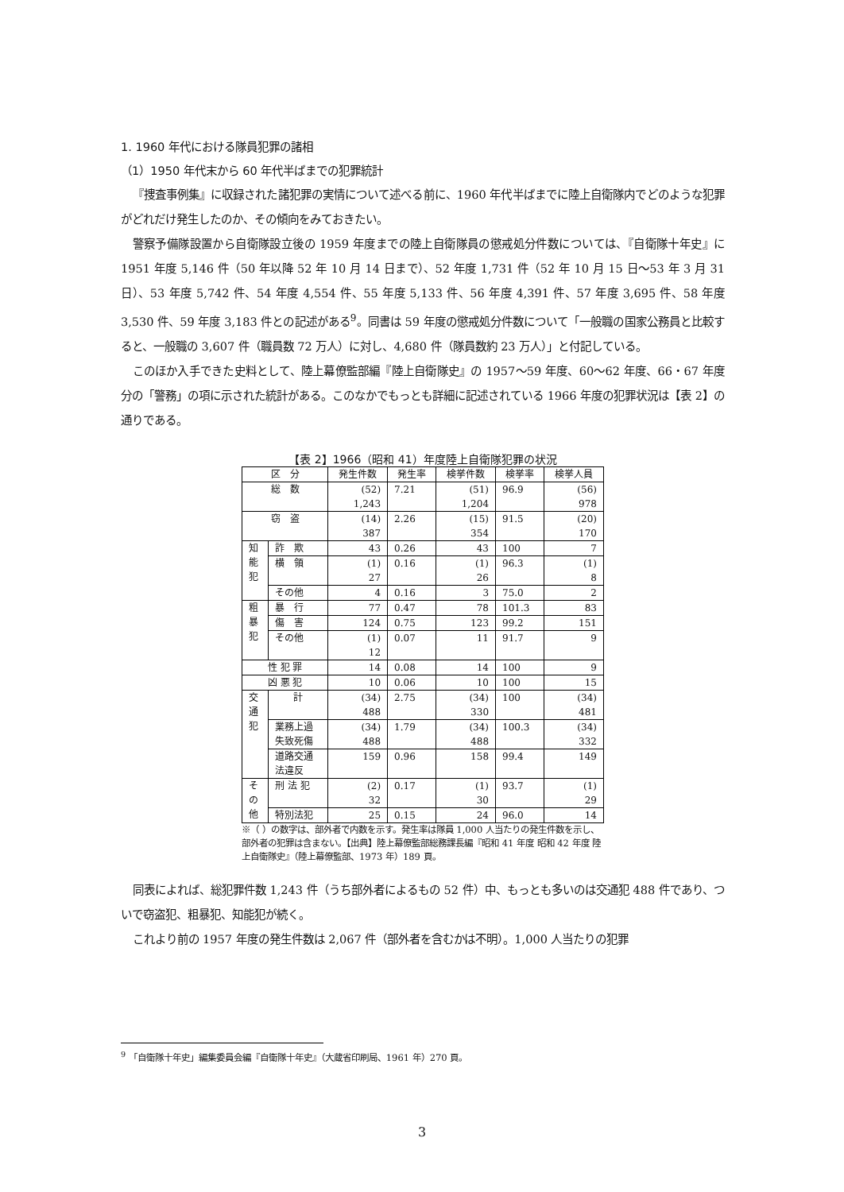1. 1960 年代における隊員犯罪の諸相
（1）1950 年代末から 60 年代半ばまでの犯罪統計
『捜査事例集』に収録された諸犯罪の実情について述べる前に、1960 年代半ばまでに陸上自衛隊内でどのような犯罪がどれだけ発生したのか、その傾向をみておきたい。
警察予備隊設置から自衛隊設立後の 1959 年度までの陸上自衛隊員の懲戒処分件数については、『自衛隊十年史』に 1951 年度 5,146 件（50 年以降 52 年 10 月 14 日まで）、52 年度 1,731 件（52 年 10 月 15 日〜53 年 3 月 31 日）、53 年度 5,742 件、54 年度 4,554 件、55 年度 5,133 件、56 年度 4,391 件、57 年度 3,695 件、58 年度 3,530 件、59 年度 3,183 件との記述がある<sup>9</sup>。同書は 59 年度の懲戒処分件数について「一般職の国家公務員と比較すると、一般職の 3,607 件（職員数 72 万人）に対し、4,680 件（隊員数約 23 万人）」と付記している。
このほか入手できた史料として、陸上幕僚監部編『陸上自衛隊史』の 1957〜59 年度、60〜62 年度、66・67 年度分の「警務」の項に示された統計がある。このなかでもっとも詳細に記述されている 1966 年度の犯罪状況は【表 2】の通りである。
【表 2】1966（昭和 41）年度陸上自衛隊犯罪の状況
| 区 分 | | 発生件数 | 発生率 | 検挙件数 | 検挙率 | 検挙人員 |
| --- | --- | --- | --- | --- | --- | --- |
| 総 数 | | (52) 1,243 | 7.21 | (51) 1,204 | 96.9 | (56) 978 |
| 窃 盗 | | (14) 387 | 2.26 | (15) 354 | 91.5 | (20) 170 |
| 知 能 犯 | 詐 欺 | 43 | 0.26 | 43 | 100 | 7 |
| | 横 領 | (1) 27 | 0.16 | (1) 26 | 96.3 | (1) 8 |
| | その他 | 4 | 0.16 | 3 | 75.0 | 2 |
| 粗 暴 犯 | 暴 行 | 77 | 0.47 | 78 | 101.3 | 83 |
| | 傷 害 | 124 | 0.75 | 123 | 99.2 | 151 |
| | その他 | (1) 12 | 0.07 | 11 | 91.7 | 9 |
| 性 犯 罪 | | 14 | 0.08 | 14 | 100 | 9 |
| 凶 悪 犯 | | 10 | 0.06 | 10 | 100 | 15 |
| 交 通 犯 | 計 | (34) 488 | 2.75 | (34) 330 | 100 | (34) 481 |
| | 業務上過 失致死傷 | (34) 488 | 1.79 | (34) 488 | 100.3 | (34) 332 |
| | 道路交通 法違反 | 159 | 0.96 | 158 | 99.4 | 149 |
| そ の 他 | 刑 法 犯 | (2) 32 | 0.17 | (1) 30 | 93.7 | (1) 29 |
| | 特別法犯 | 25 | 0.15 | 24 | 96.0 | 14 |
※（ ）の数字は、部外者で内数を示す。発生率は隊員 1,000 人当たりの発生件数を示し、部外者の犯罪は含まない。【出典】陸上幕僚監部総務課長編『昭和 41 年度 昭和 42 年度 陸上自衛隊史』（陸上幕僚監部、1973 年）189 頁。
同表によれば、総犯罪件数 1,243 件（うち部外者によるもの 52 件）中、もっとも多いのは交通犯 488 件であり、ついで窃盗犯、粗暴犯、知能犯が続く。
これより前の 1957 年度の発生件数は 2,067 件（部外者を含むかは不明）。1,000 人当たりの犯罪
<sup>9</sup> 「自衛隊十年史」編集委員会編『自衛隊十年史』（大蔵省印刷局、1961 年）270 頁。
3